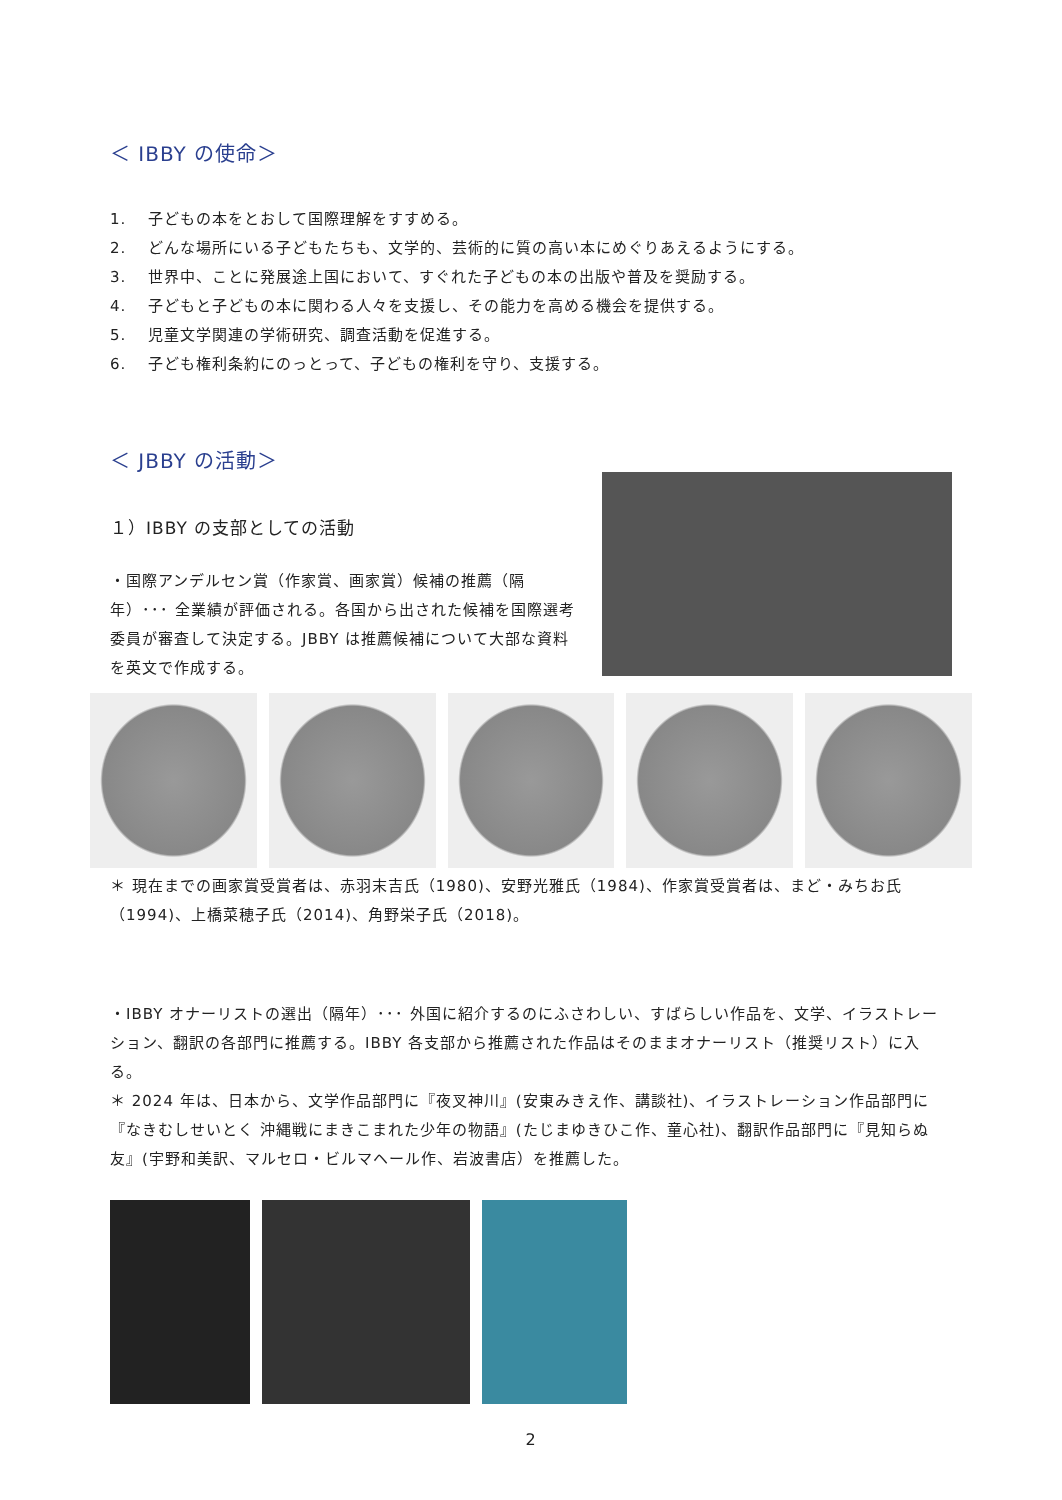＜ IBBY の使命＞
1. 子どもの本をとおして国際理解をすすめる。
2. どんな場所にいる子どもたちも、文学的、芸術的に質の高い本にめぐりあえるようにする。
3. 世界中、ことに発展途上国において、すぐれた子どもの本の出版や普及を奨励する。
4. 子どもと子どもの本に関わる人々を支援し、その能力を高める機会を提供する。
5. 児童文学関連の学術研究、調査活動を促進する。
6. 子ども権利条約にのっとって、子どもの権利を守り、支援する。
＜ JBBY の活動＞
１）IBBY の支部としての活動
・国際アンデルセン賞（作家賞、画家賞）候補の推薦（隔年）･･･ 全業績が評価される。各国から出された候補を国際選考委員が審査して決定する。JBBY は推薦候補について大部な資料を英文で作成する。
＊ 現在までの画家賞受賞者は、赤羽末吉氏（1980)、安野光雅氏（1984)、作家賞受賞者は、まど・みちお氏（1994)、上橋菜穂子氏（2014)、角野栄子氏（2018)。
・IBBY オナーリストの選出（隔年）･･･ 外国に紹介するのにふさわしい、すばらしい作品を、文学、イラストレーション、翻訳の各部門に推薦する。IBBY 各支部から推薦された作品はそのままオナーリスト（推奨リスト）に入る。
＊ 2024 年は、日本から、文学作品部門に『夜叉神川』(安東みきえ作、講談社)、イラストレーション作品部門に『なきむしせいとく 沖縄戦にまきこまれた少年の物語』(たじまゆきひこ作、童心社)、翻訳作品部門に『見知らぬ友』(宇野和美訳、マルセロ・ビルマヘール作、岩波書店）を推薦した。
2